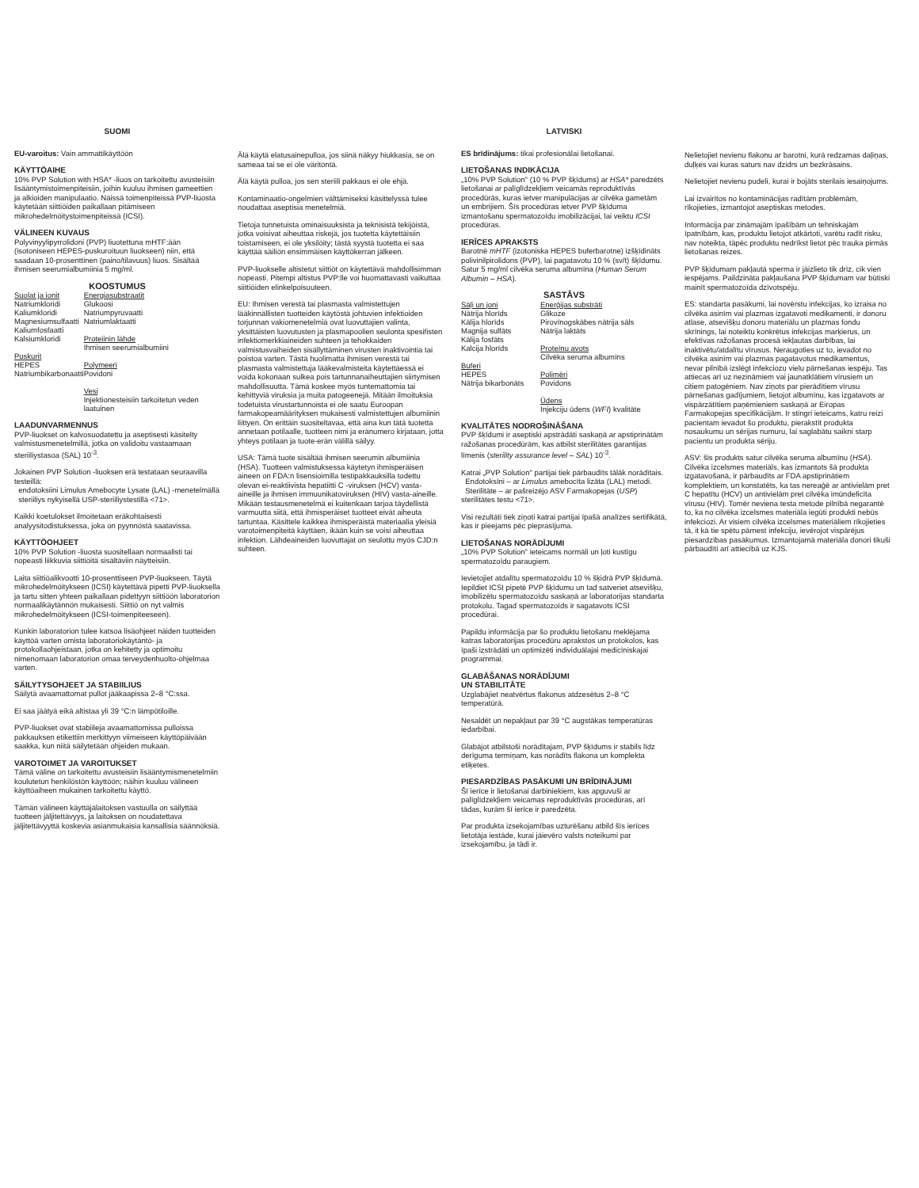SUOMI
EU-varoitus: Vain ammattikäyttöön
KÄYTTÖAIHE
10% PVP Solution with HSA* -liuos on tarkoitettu avusteisiin lisääntymistoimenpiteisiin, joihin kuuluu ihmisen gameettien ja alkioiden manipulaatio. Näissä toimenpiteissä PVP-liuosta käytetään siittiöiden paikallaan pitämiseen mikrohedelmöitystoimenpiteissä (ICSI).
VÄLINEEN KUVAUS
Polyvinyylipyrrolidoni (PVP) liuotettuna mHTF:ään (isotoniseen HEPES-puskuroituun liuokseen) niin, että saadaan 10-prosenttinen (paino/tilavuus) liuos. Sisältää ihmisen seerumialbumiinia 5 mg/ml.
KOOSTUMUS
| Suolat ja ionit Natriumkloridi Kaliumkloridi Magnesiumsulfaatti Kaliumfosfaatti Kalsiumkloridi Puskurit HEPES Natriumbikarbonaatti | Energiasubstraatit Glukoosi Natriumpyruvaatti Natriumlaktaatti Proteiinin lähde Ihmisen seerumialbumiini Polymeeri Povidoni Vesi Injektionesteisiin tarkoitetun veden laatuinen |
LAADUNVARMENNUS
PVP-liuokset on kalvosuodatettu ja aseptisesti käsitelty valmistusmenetelmillä, jotka on validoitu vastaamaan steriiliystasoa (SAL) 10<sup>-3</sup>.
Jokainen PVP Solution -liuoksen erä testataan seuraavilla testeillä:
endotoksiini Limulus Amebocyte Lysate (LAL) -menetelmällä
steriiliys nykyisellä USP-steriiliystestillä <71>.
Kaikki koetulokset ilmoitetaan eräkohtaisesti analyysitodistuksessa, joka on pyynnöstä saatavissa.
KÄYTTÖOHJEET
10% PVP Solution -liuosta suositellaan normaalisti tai nopeasti liikkuvia siittiöitä sisältäviin näytteisiin.
Laita siittiöalikvootti 10-prosenttiseen PVP-liuokseen. Täytä mikrohedelmöitykseen (ICSI) käytettävä pipetti PVP-liuoksella ja tartu sitten yhteen paikallaan pidettyyn siittiöön laboratorion normaalikäytännön mukaisesti. Siittiö on nyt valmis mikrohedelmöitykseen (ICSI-toimenpiteeseen).
Kunkin laboratorion tulee katsoa lisäohjeet näiden tuotteiden käyttöä varten omista laboratoriokäytäntö- ja protokollaohjeistaan, jotka on kehitetty ja optimoitu nimenomaan laboratorion omaa terveydenhuolto-ohjelmaa varten.
SÄILYTYSOHJEET JA STABIILIUS
Säilytä avaamattomat pullot jääkaapissa 2–8 °C:ssa.
Ei saa jäätyä eikä altistaa yli 39 °C:n lämpötiloille.
PVP-liuokset ovat stabiileja avaamattomissa pulloissa pakkauksen etikettiin merkittyyn viimeiseen käyttöpäivään saakka, kun niitä säilytetään ohjeiden mukaan.
VAROTOIMET JA VAROITUKSET
Tämä väline on tarkoitettu avusteisiin lisääntymismenetelmiin koulutetun henkilöstön käyttöön; näihin kuuluu välineen käyttöaiheen mukainen tarkoitettu käyttö.
Tämän välineen käyttäjälaitoksen vastuulla on säilyttää tuotteen jäljitettävyys, ja laitoksen on noudatettava jäljitettävyyttä koskevia asianmukaisia kansallisia säännöksiä.
Älä käytä elatusainepulloa, jos siinä näkyy hiukkasia, se on sameaa tai se ei ole väritöntä.
Älä käytä pulloa, jos sen steriili pakkaus ei ole ehjä.
Kontaminaatio-ongelmien välttämiseksi käsittelyssä tulee noudattaa aseptisia menetelmiä.
Tietoja tunnetuista ominaisuuksista ja teknisistä tekijöistä, jotka voisivat aiheuttaa riskejä, jos tuotetta käytettäisiin toistamiseen, ei ole yksilöity; tästä syystä tuotetta ei saa käyttää säiliön ensimmäisen käyttökerran jälkeen.
PVP-liuokselle altistetut siittiöt on käytettävä mahdollisimman nopeasti. Pitempi altistus PVP:lle voi huomattavasti vaikuttaa siittiöiden elinkelpoisuuteen.
EU: Ihmisen verestä tai plasmasta valmistettujen lääkinnällisten tuotteiden käytöstä johtuvien infektioiden torjunnan vakiomenetelmiä ovat luovuttajien valinta, yksittäisten luovutusten ja plasmapoolien seulonta spesifisten infektiomerkkiaineiden suhteen ja tehokkaiden valmistusvaiheiden sisällyttäminen virusten inaktivointia tai poistoa varten. Tästä huolimatta ihmisen verestä tai plasmasta valmistettuja lääkevalmisteita käytettäessä ei voida kokonaan sulkea pois tartunnanaiheuttajien siirtymisen mahdollisuutta. Tämä koskee myös tuntemattomia tai kehittyviä viruksia ja muita patogeenejä. Mitään ilmoituksia todetuista virustartunnoista ei ole saatu Euroopan farmakopeamäärityksen mukaisesti valmistettujen albumiinin liittyen. On erittäin suositeltavaa, että aina kun tätä tuotetta annetaan potilaalle, tuotteen nimi ja eränumero kirjataan, jotta yhteys potilaan ja tuote-erän välillä säilyy.
USA: Tämä tuote sisältää ihmisen seerumin albumiinia (HSA). Tuotteen valmistuksessa käytetyn ihmisperäisen aineen on FDA:n lisensioimilla testipakkauksilla todettu olevan ei-reaktiivista hepatiitti C -viruksen (HCV) vasta-aineille ja ihmisen immuunikatoviruksen (HIV) vasta-aineille. Mikään testausmenetelmä ei kuitenkaan tarjoa täydellistä varmuutta siitä, että ihmisperäiset tuotteet eivät aiheuta tartuntaa. Käsittele kaikkea ihmisperäistä materiaalia yleisiä varotoimenpiteitä käyttäen, ikään kuin se voisi aiheuttaa infektion. Lähdeaineiden luovuttajat on seulottu myös CJD:n suhteen.
LATVISKI
ES brīdinājums: tikai profesionālai lietošanai.
LIETOŠANAS INDIKĀCIJA
„10% PVP Solution" (10 % PVP šķīdums) ar HSA* paredzēts lietošanai ar palīglīdzekļiem veicamās reproduktīvās procedūrās, kuras ietver manipulācijas ar cilvēka gametām un embrijiem. Šīs procedūras ietver PVP šķīduma izmantošanu spermatozoīdu imobilizācijai, lai veiktu ICSI procedūras.
IERĪCES APRAKSTS
Barotnē mHTF (izotoniska HEPES buferbarotne) izšķīdināts polivinilpirolidons (PVP), lai pagatavotu 10 % (sv/t) šķīdumu. Satur 5 mg/ml cilvēka seruma albumīna (Human Serum Albumin – HSA).
SASTĀVS
| Sāļi un joni Nātrija hlorīds Kālija hlorīds Magnija sulfāts Kālija fosfāts Kalcija hlorīds Buferi HEPES Nātrija bikarbonāts | Enerģijas substrāti Glikoze Pirovīnogskābes nātrija sāls Nātrija laktāts Proteīnu avots Cilvēka seruma albumīns Polimēri Povidons Ūdens Injekciju ūdens ( WFI ) kvalitāte |
KVALITĀTES NODROŠINĀŠANA
PVP šķīdumi ir aseptiski apstrādāti saskaņā ar apstiprinātām ražošanas procedūrām, kas atbilst sterilitātes garantijas līmenis (sterility assurance level – SAL) 10<sup>-3</sup>.
Katrai „PVP Solution" partijai tiek pārbaudīts tālāk norādītais.
Endotoksīni – ar Limulus amebocīta lizāta (LAL) metodi.
Sterilitāte – ar pašreizējo ASV Farmakopejas (USP) sterilitātes testu <71>.
Visi rezultāti tiek ziņoti katrai partijai īpašā analīzes sertifikātā, kas ir pieejams pēc pieprasījuma.
LIETOŠANAS NORĀDĪJUMI
„10% PVP Solution" ieteicams normāli un ļoti kustīgu spermatozoīdu paraugiem.
Ievietojiet atdalītu spermatozoīdu 10 % šķidrā PVP šķīdumā. Iepildiet ICSI pipetē PVP šķīdumu un tad satveriet atsevišķu, imobilizētu spermatozoīdu saskaņā ar laboratorijas standarta protokolu. Tagad spermatozoīds ir sagatavots ICSI procedūrai.
Papildu informācija par šo produktu lietošanu meklējama katras laboratorijas procedūru aprakstos un protokolos, kas īpaši izstrādāti un optimizēti individuālajai medicīniskajai programmai.
GLABĀŠANAS NORĀDĪJUMI
UN STABILITĀTE
Uzglabājiet neatvērtus flakonus atdzesētus 2–8 °C temperatūrā.
Nesaldēt un nepakļaut par 39 °C augstākas temperatūras iedarbībai.
Glabājot atbilstoši norādītajam, PVP šķīdums ir stabils līdz derīguma termiņam, kas norādīts flakona un komplekta etiķetes.
PIESARDZĪBAS PASĀKUMI UN BRĪDINĀJUMI
Šī ierīce ir lietošanai darbiniekiem, kas apguvuši ar palīglīdzekļiem veicamas reproduktīvās procedūras, arī tādas, kurām šī ierīce ir paredzēta.
Par produkta izsekojamības uzturēšanu atbild šīs ierīces lietotāja iestāde, kurai jāievēro valsts noteikumi par izsekojamību, ja tādi ir.
Nelietojiet nevienu flakonu ar barotni, kurā redzamas daļiņas, duļķes vai kuras saturs nav dzidrs un bezkrāsains.
Nelietojiet nevienu pudeli, kurai ir bojāts sterilais iesaiņojums.
Lai izvairītos no kontaminācijas radītām problēmām, rīkojieties, izmantojot aseptiskas metodes.
Informācija par zināmajām īpašībām un tehniskajām īpatnībām, kas, produktu lietojot atkārtoti, varētu radīt risku, nav noteikta, tāpēc produktu nedrīkst lietot pēc trauka pirmās lietošanas reizes.
PVP šķīdumam pakļautā sperma ir jāizlieto tik drīz, cik vien iespējams. Paildzināta pakļaušana PVP šķīdumam var būtiski mainīt spermatozoīda dzīvotspēju.
ES: standarta pasākumi, lai novērstu infekcijas, ko izraisa no cilvēka asinīm vai plazmas izgatavoti medikamenti, ir donoru atlase, atsevišķu donoru materiālu un plazmas fondu skrīnings, lai noteiktu konkrētus infekcijas marķierus, un efektīvas ražošanas procesā iekļautas darbības, lai inaktivētu/atdalītu vīrusus. Neraugoties uz to, ievadot no cilvēka asinīm vai plazmas pagatavotus medikamentus, nevar pilnībā izslēgt infekciozu vielu pārnešanas iespēju. Tas attiecas arī uz nezināmiem vai jaunatklātiem vīrusiem un citiem patogēniem. Nav ziņots par pierādītiem vīrusu pārnešanas gadījumiem, lietojot albumīnu, kas izgatavots ar vispārzātītiem paņēmieniem saskaņā ar Eiropas Farmakopejas specifikācijām. Ir stingri ieteicams, katru reizi pacientam ievadot šo produktu, pierakstīt produkta nosaukumu un sērijas numuru, lai saglabātu saikni starp pacientu un produkta sēriju.
ASV: šis produkts satur cilvēka seruma albumīnu (HSA). Cilvēka izcelsmes materiāls, kas izmantots šā produkta izgatavošanā, ir pārbaudīts ar FDA apstiprinātiem komplektiem, un konstatēts, ka tas nereaģē ar antivielām pret C hepatītu (HCV) un antivielām pret cilvēka imūndeficīta vīrusu (HIV). Tomēr neviena testa metode pilnībā negarantē to, ka no cilvēka izcelsmes materiāla iegūti produkti nebūs infekciozi. Ar visiem cilvēka izcelsmes materiāliem rīkojieties tā, it kā tie spētu pārnest infekciju, ievērojot vispārējus piesardzības pasākumus. Izmantojamā materiāla donori tikuši pārbaudīti arī attiecībā uz KJS.